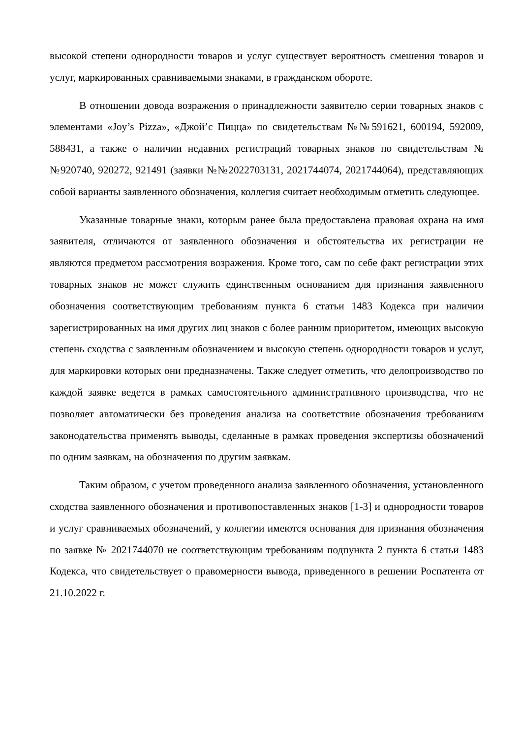высокой степени однородности товаров и услуг существует вероятность смешения товаров и услуг, маркированных сравниваемыми знаками, в гражданском обороте.
В отношении довода возражения о принадлежности заявителю серии товарных знаков с элементами «Joy’s Pizza», «Джой’с Пицца» по свидетельствам №№591621, 600194, 592009, 588431, а также о наличии недавних регистраций товарных знаков по свидетельствам №№920740, 920272, 921491 (заявки №№2022703131, 2021744074, 2021744064), представляющих собой варианты заявленного обозначения, коллегия считает необходимым отметить следующее.
Указанные товарные знаки, которым ранее была предоставлена правовая охрана на имя заявителя, отличаются от заявленного обозначения и обстоятельства их регистрации не являются предметом рассмотрения возражения. Кроме того, сам по себе факт регистрации этих товарных знаков не может служить единственным основанием для признания заявленного обозначения соответствующим требованиям пункта 6 статьи 1483 Кодекса при наличии зарегистрированных на имя других лиц знаков с более ранним приоритетом, имеющих высокую степень сходства с заявленным обозначением и высокую степень однородности товаров и услуг, для маркировки которых они предназначены. Также следует отметить, что делопроизводство по каждой заявке ведется в рамках самостоятельного административного производства, что не позволяет автоматически без проведения анализа на соответствие обозначения требованиям законодательства применять выводы, сделанные в рамках проведения экспертизы обозначений по одним заявкам, на обозначения по другим заявкам.
Таким образом, с учетом проведенного анализа заявленного обозначения, установленного сходства заявленного обозначения и противопоставленных знаков [1-3] и однородности товаров и услуг сравниваемых обозначений, у коллегии имеются основания для признания обозначения по заявке № 2021744070 не соответствующим требованиям подпункта 2 пункта 6 статьи 1483 Кодекса, что свидетельствует о правомерности вывода, приведенного в решении Роспатента от 21.10.2022 г.